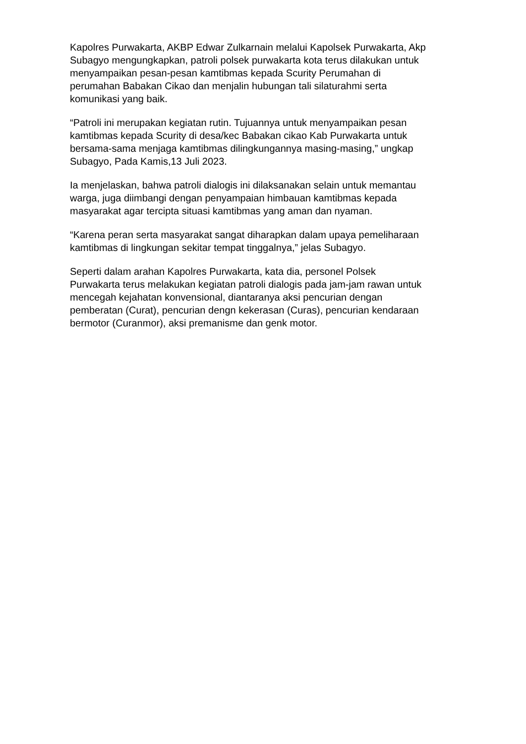Kapolres Purwakarta, AKBP Edwar Zulkarnain melalui Kapolsek Purwakarta, Akp Subagyo mengungkapkan, patroli polsek purwakarta kota terus dilakukan untuk menyampaikan pesan-pesan kamtibmas kepada Scurity Perumahan di perumahan Babakan Cikao dan menjalin hubungan tali silaturahmi serta komunikasi yang baik.
“Patroli ini merupakan kegiatan rutin. Tujuannya untuk menyampaikan pesan kamtibmas kepada Scurity di desa/kec Babakan cikao Kab Purwakarta untuk bersama-sama menjaga kamtibmas dilingkungannya masing-masing,” ungkap Subagyo, Pada Kamis,13 Juli 2023.
Ia menjelaskan, bahwa patroli dialogis ini dilaksanakan selain untuk memantau warga, juga diimbangi dengan penyampaian himbauan kamtibmas kepada masyarakat agar tercipta situasi kamtibmas yang aman dan nyaman.
“Karena peran serta masyarakat sangat diharapkan dalam upaya pemeliharaan kamtibmas di lingkungan sekitar tempat tinggalnya,” jelas Subagyo.
Seperti dalam arahan Kapolres Purwakarta, kata dia, personel Polsek Purwakarta terus melakukan kegiatan patroli dialogis pada jam-jam rawan untuk mencegah kejahatan konvensional, diantaranya aksi pencurian dengan pemberatan (Curat), pencurian dengn kekerasan (Curas), pencurian kendaraan bermotor (Curanmor), aksi premanisme dan genk motor.